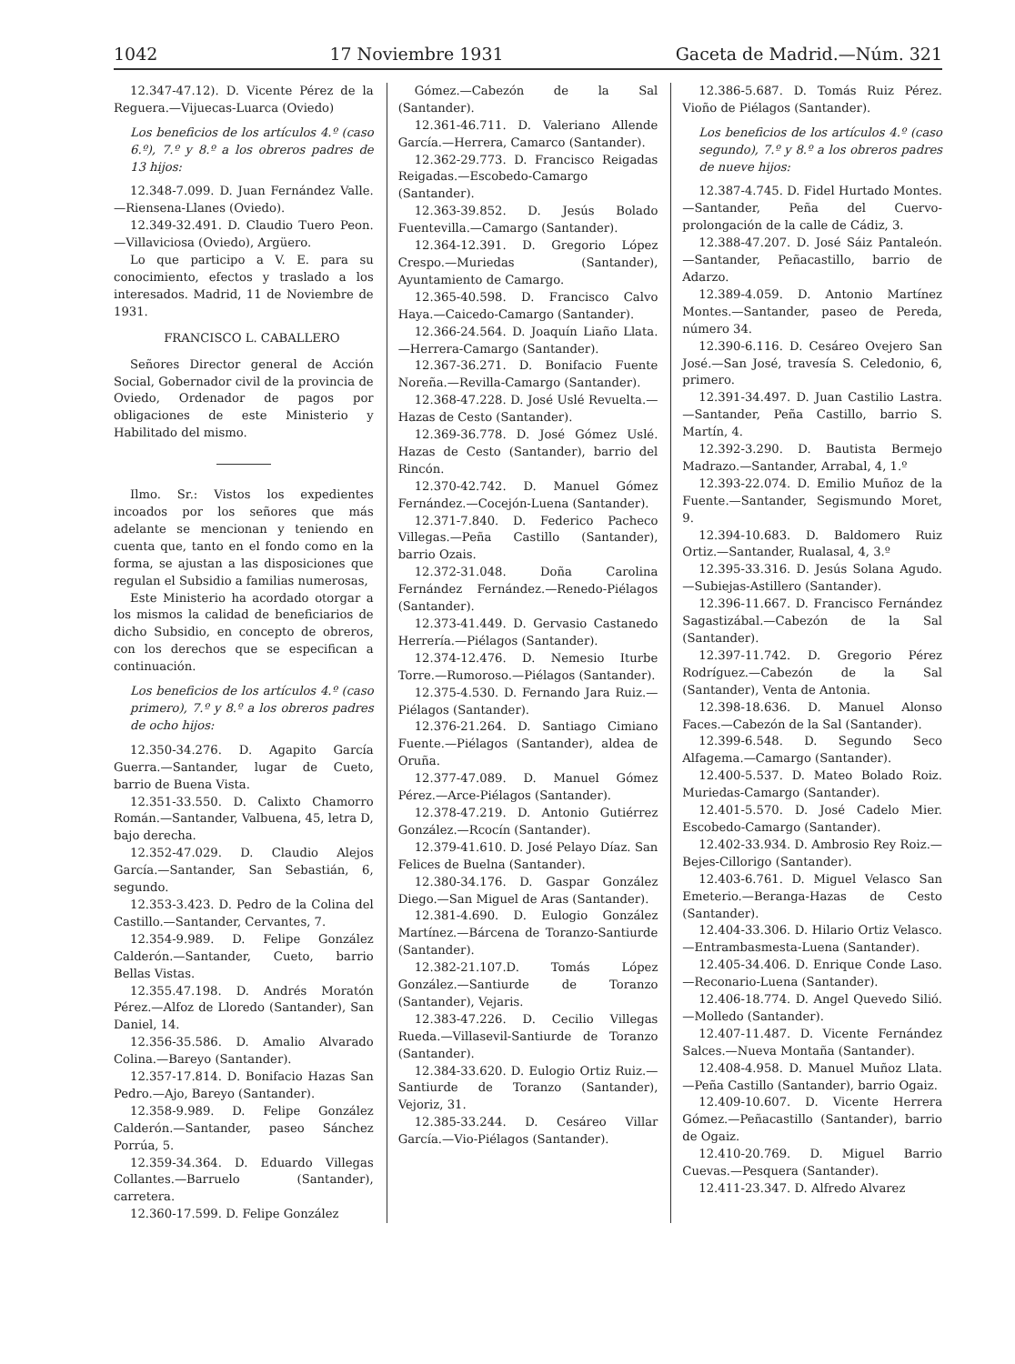1042 17 Noviembre 1931 Gaceta de Madrid.—Núm. 321
12.347-47.12). D. Vicente Pérez de la Reguera.—Vijuecas-Luarca (Oviedo)
Los beneficios de los artículos 4.º (caso 6.º), 7.º y 8.º a los obreros padres de 13 hijos:
12.348-7.099. D. Juan Fernández Valle.—Riensena-Llanes (Oviedo).
12.349-32.491. D. Claudio Tuero Peon.—Villaviciosa (Oviedo), Argüero.
Lo que participo a V. E. para su conocimiento, efectos y traslado a los interesados. Madrid, 11 de Noviembre de 1931.
FRANCISCO L. CABALLERO
Señores Director general de Acción Social, Gobernador civil de la provincia de Oviedo, Ordenador de pagos por obligaciones de este Ministerio y Habilitado del mismo.
Ilmo. Sr.: Vistos los expedientes incoados por los señores que más adelante se mencionan y teniendo en cuenta que, tanto en el fondo como en la forma, se ajustan a las disposiciones que regulan el Subsidio a familias numerosas,
Este Ministerio ha acordado otorgar a los mismos la calidad de beneficiarios de dicho Subsidio, en concepto de obreros, con los derechos que se especifican a continuación.
Los beneficios de los artículos 4.º (caso primero), 7.º y 8.º a los obreros padres de ocho hijos:
12.350-34.276. D. Agapito García Guerra.—Santander, lugar de Cueto, barrio de Buena Vista.
12.351-33.550. D. Calixto Chamorro Román.—Santander, Valbuena, 45, letra D, bajo derecha.
12.352-47.029. D. Claudio Alejos García.—Santander, San Sebastián, 6, segundo.
12.353-3.423. D. Pedro de la Colina del Castillo.—Santander, Cervantes, 7.
12.354-9.989. D. Felipe González Calderón.—Santander, Cueto, barrio Bellas Vistas.
12.355.47.198. D. Andrés Moratón Pérez.—Alfoz de Lloredo (Santander), San Daniel, 14.
12.356-35.586. D. Amalio Alvarado Colina.—Bareyo (Santander).
12.357-17.814. D. Bonifacio Hazas San Pedro.—Ajo, Bareyo (Santander).
12.358-9.989. D. Felipe González Calderón.—Santander, paseo Sánchez Porrúa, 5.
12.359-34.364. D. Eduardo Villegas Collantes.—Barruelo (Santander), carretera.
12.360-17.599. D. Felipe González
Gómez.—Cabezón de la Sal (Santander).
12.361-46.711. D. Valeriano Allende García.—Herrera, Camarco (Santander).
12.362-29.773. D. Francisco Reigadas Reigadas.—Escobedo-Camargo (Santander).
12.363-39.852. D. Jesús Bolado Fuentevilla.—Camargo (Santander).
12.364-12.391. D. Gregorio López Crespo.—Muriedas (Santander), Ayuntamiento de Camargo.
12.365-40.598. D. Francisco Calvo Haya.—Caicedo-Camargo (Santander).
12.366-24.564. D. Joaquín Liaño Llata.—Herrera-Camargo (Santander).
12.367-36.271. D. Bonifacio Fuente Noreña.—Revilla-Camargo (Santander).
12.368-47.228. D. José Uslé Revuelta.—Hazas de Cesto (Santander).
12.369-36.778. D. José Gómez Uslé. Hazas de Cesto (Santander), barrio del Rincón.
12.370-42.742. D. Manuel Gómez Fernández.—Cocejón-Luena (Santander).
12.371-7.840. D. Federico Pacheco Villegas.—Peña Castillo (Santander), barrio Ozais.
12.372-31.048. Doña Carolina Fernández Fernández.—Renedo-Piélagos (Santander).
12.373-41.449. D. Gervasio Castanedo Herrería.—Piélagos (Santander).
12.374-12.476. D. Nemesio Iturbe Torre.—Rumoroso.—Piélagos (Santander).
12.375-4.530. D. Fernando Jara Ruiz.—Piélagos (Santander).
12.376-21.264. D. Santiago Cimiano Fuente.—Piélagos (Santander), aldea de Oruña.
12.377-47.089. D. Manuel Gómez Pérez.—Arce-Piélagos (Santander).
12.378-47.219. D. Antonio Gutiérrez González.—Rcocín (Santander).
12.379-41.610. D. José Pelayo Díaz. San Felices de Buelna (Santander).
12.380-34.176. D. Gaspar González Diego.—San Miguel de Aras (Santander).
12.381-4.690. D. Eulogio González Martínez.—Bárcena de Toranzo-Santiurde (Santander).
12.382-21.107.D. Tomás López González.—Santiurde de Toranzo (Santander), Vejaris.
12.383-47.226. D. Cecilio Villegas Rueda.—Villasevil-Santiurde de Toranzo (Santander).
12.384-33.620. D. Eulogio Ortiz Ruiz.—Santiurde de Toranzo (Santander), Vejoriz, 31.
12.385-33.244. D. Cesáreo Villar García.—Vio-Piélagos (Santander).
12.386-5.687. D. Tomás Ruiz Pérez. Vioño de Piélagos (Santander).
Los beneficios de los artículos 4.º (caso segundo), 7.º y 8.º a los obreros padres de nueve hijos:
12.387-4.745. D. Fidel Hurtado Montes.—Santander, Peña del Cuervo-prolongación de la calle de Cádiz, 3.
12.388-47.207. D. José Sáiz Pantaleón.—Santander, Peñacastillo, barrio de Adarzo.
12.389-4.059. D. Antonio Martínez Montes.—Santander, paseo de Pereda, número 34.
12.390-6.116. D. Cesáreo Ovejero San José.—San José, travesía S. Celedonio, 6, primero.
12.391-34.497. D. Juan Castilio Lastra.—Santander, Peña Castillo, barrio S. Martín, 4.
12.392-3.290. D. Bautista Bermejo Madrazo.—Santander, Arrabal, 4, 1.º
12.393-22.074. D. Emilio Muñoz de la Fuente.—Santander, Segismundo Moret, 9.
12.394-10.683. D. Baldomero Ruiz Ortiz.—Santander, Rualasal, 4, 3.º
12.395-33.316. D. Jesús Solana Agudo.—Subiejas-Astillero (Santander).
12.396-11.667. D. Francisco Fernández Sagastizábal.—Cabezón de la Sal (Santander).
12.397-11.742. D. Gregorio Pérez Rodríguez.—Cabezón de la Sal (Santander), Venta de Antonia.
12.398-18.636. D. Manuel Alonso Faces.—Cabezón de la Sal (Santander).
12.399-6.548. D. Segundo Seco Alfagema.—Camargo (Santander).
12.400-5.537. D. Mateo Bolado Roiz. Muriedas-Camargo (Santander).
12.401-5.570. D. José Cadelo Mier. Escobedo-Camargo (Santander).
12.402-33.934. D. Ambrosio Rey Roiz.—Bejes-Cillorigo (Santander).
12.403-6.761. D. Miguel Velasco San Emeterio.—Beranga-Hazas de Cesto (Santander).
12.404-33.306. D. Hilario Ortiz Velasco.—Entrambasmesta-Luena (Santander).
12.405-34.406. D. Enrique Conde Laso.—Reconario-Luena (Santander).
12.406-18.774. D. Angel Quevedo Silió.—Molledo (Santander).
12.407-11.487. D. Vicente Fernández Salces.—Nueva Montaña (Santander).
12.408-4.958. D. Manuel Muñoz Llata.—Peña Castillo (Santander), barrio Ogaiz.
12.409-10.607. D. Vicente Herrera Gómez.—Peñacastillo (Santander), barrio de Ogaiz.
12.410-20.769. D. Miguel Barrio Cuevas.—Pesquera (Santander).
12.411-23.347. D. Alfredo Alvarez